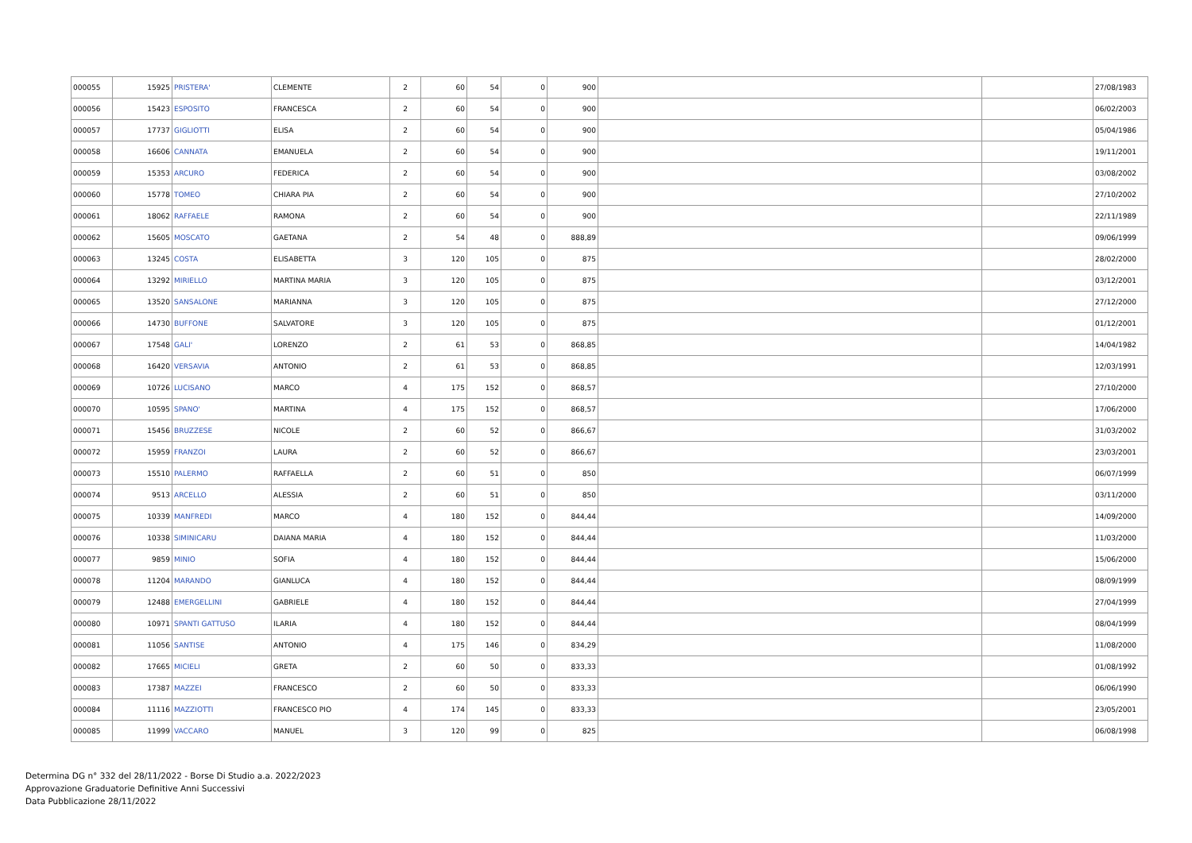| 000055 | 15925 | PRISTERA' | CLEMENTE | 2 | 60 | 54 | 0 | 900 | | | 27/08/1983 |
| 000056 | 15423 | ESPOSITO | FRANCESCA | 2 | 60 | 54 | 0 | 900 | | | 06/02/2003 |
| 000057 | 17737 | GIGLIOTTI | ELISA | 2 | 60 | 54 | 0 | 900 | | | 05/04/1986 |
| 000058 | 16606 | CANNATA | EMANUELA | 2 | 60 | 54 | 0 | 900 | | | 19/11/2001 |
| 000059 | 15353 | ARCURO | FEDERICA | 2 | 60 | 54 | 0 | 900 | | | 03/08/2002 |
| 000060 | 15778 | TOMEO | CHIARA PIA | 2 | 60 | 54 | 0 | 900 | | | 27/10/2002 |
| 000061 | 18062 | RAFFAELE | RAMONA | 2 | 60 | 54 | 0 | 900 | | | 22/11/1989 |
| 000062 | 15605 | MOSCATO | GAETANA | 2 | 54 | 48 | 0 | 888,89 | | | 09/06/1999 |
| 000063 | 13245 | COSTA | ELISABETTA | 3 | 120 | 105 | 0 | 875 | | | 28/02/2000 |
| 000064 | 13292 | MIRIELLO | MARTINA MARIA | 3 | 120 | 105 | 0 | 875 | | | 03/12/2001 |
| 000065 | 13520 | SANSALONE | MARIANNA | 3 | 120 | 105 | 0 | 875 | | | 27/12/2000 |
| 000066 | 14730 | BUFFONE | SALVATORE | 3 | 120 | 105 | 0 | 875 | | | 01/12/2001 |
| 000067 | 17548 | GALI' | LORENZO | 2 | 61 | 53 | 0 | 868,85 | | | 14/04/1982 |
| 000068 | 16420 | VERSAVIA | ANTONIO | 2 | 61 | 53 | 0 | 868,85 | | | 12/03/1991 |
| 000069 | 10726 | LUCISANO | MARCO | 4 | 175 | 152 | 0 | 868,57 | | | 27/10/2000 |
| 000070 | 10595 | SPANO' | MARTINA | 4 | 175 | 152 | 0 | 868,57 | | | 17/06/2000 |
| 000071 | 15456 | BRUZZESE | NICOLE | 2 | 60 | 52 | 0 | 866,67 | | | 31/03/2002 |
| 000072 | 15959 | FRANZOI | LAURA | 2 | 60 | 52 | 0 | 866,67 | | | 23/03/2001 |
| 000073 | 15510 | PALERMO | RAFFAELLA | 2 | 60 | 51 | 0 | 850 | | | 06/07/1999 |
| 000074 | 9513 | ARCELLO | ALESSIA | 2 | 60 | 51 | 0 | 850 | | | 03/11/2000 |
| 000075 | 10339 | MANFREDI | MARCO | 4 | 180 | 152 | 0 | 844,44 | | | 14/09/2000 |
| 000076 | 10338 | SIMINICARU | DAIANA MARIA | 4 | 180 | 152 | 0 | 844,44 | | | 11/03/2000 |
| 000077 | 9859 | MINIO | SOFIA | 4 | 180 | 152 | 0 | 844,44 | | | 15/06/2000 |
| 000078 | 11204 | MARANDO | GIANLUCA | 4 | 180 | 152 | 0 | 844,44 | | | 08/09/1999 |
| 000079 | 12488 | EMERGELLINI | GABRIELE | 4 | 180 | 152 | 0 | 844,44 | | | 27/04/1999 |
| 000080 | 10971 | SPANTI GATTUSO | ILARIA | 4 | 180 | 152 | 0 | 844,44 | | | 08/04/1999 |
| 000081 | 11056 | SANTISE | ANTONIO | 4 | 175 | 146 | 0 | 834,29 | | | 11/08/2000 |
| 000082 | 17665 | MICIELI | GRETA | 2 | 60 | 50 | 0 | 833,33 | | | 01/08/1992 |
| 000083 | 17387 | MAZZEI | FRANCESCO | 2 | 60 | 50 | 0 | 833,33 | | | 06/06/1990 |
| 000084 | 11116 | MAZZIOTTI | FRANCESCO PIO | 4 | 174 | 145 | 0 | 833,33 | | | 23/05/2001 |
| 000085 | 11999 | VACCARO | MANUEL | 3 | 120 | 99 | 0 | 825 | | | 06/08/1998 |
Determina DG n° 332 del 28/11/2022 - Borse Di Studio a.a. 2022/2023
Approvazione Graduatorie Definitive Anni Successivi
Data Pubblicazione 28/11/2022